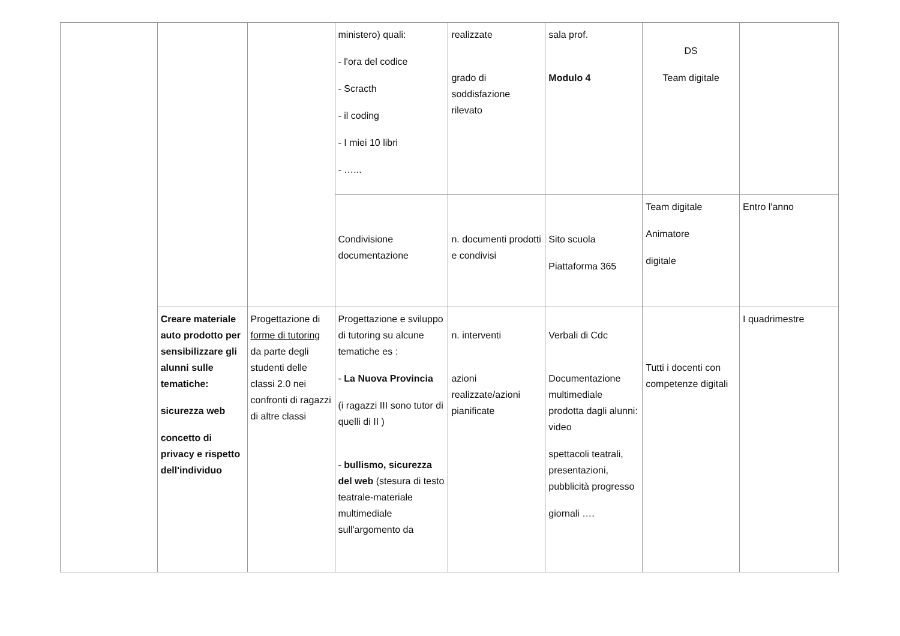| | | | ministero) quali: - l'ora del codice - Scracth - il coding - I miei 10 libri - …... | realizzate grado di soddisfazione rilevato | sala prof. Modulo 4 | DS Team digitale | |
| | | | Condivisione documentazione | n. documenti prodotti e condivisi | Sito scuola Piattaforma 365 | Team digitale Animatore digitale | Entro l'anno |
| | Creare materiale auto prodotto per sensibilizzare gli alunni sulle tematiche: sicurezza web concetto di privacy e rispetto dell'individuo | Progettazione di forme di tutoring da parte degli studenti delle classi 2.0 nei confronti di ragazzi di altre classi | Progettazione e sviluppo di tutoring su alcune tematiche es : - La Nuova Provincia (i ragazzi III sono tutor di quelli di II ) - bullismo, sicurezza del web (stesura di testo teatrale-materiale multimediale sull'argomento da | n. interventi azioni realizzate/azioni pianificate | Verbali di Cdc Documentazione multimediale prodotta dagli alunni: video spettacoli teatrali, presentazioni, pubblicità progresso giornali …. | Tutti i docenti con competenze digitali | I quadrimestre |